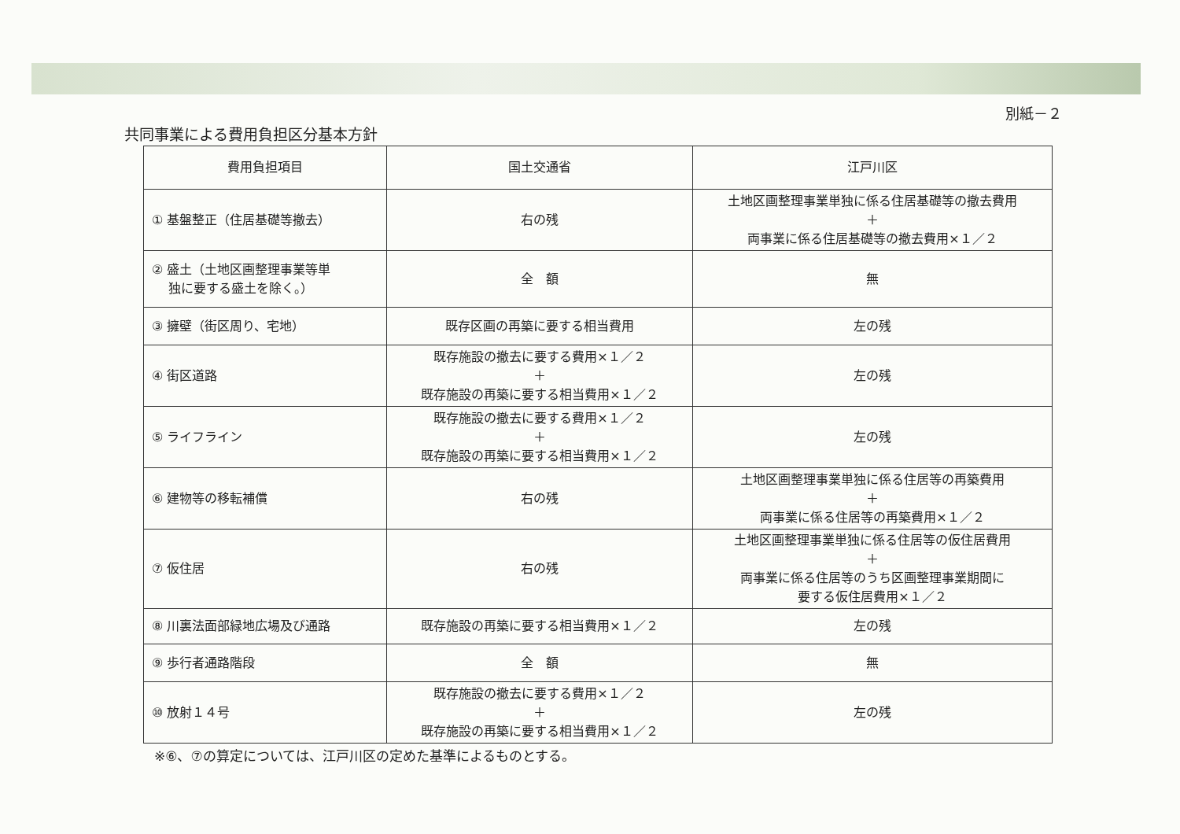別紙－２
共同事業による費用負担区分基本方針
| 費用負担項目 | 国土交通省 | 江戸川区 |
| --- | --- | --- |
| ① 基盤整正（住居基礎等撤去） | 右の残 | 土地区画整理事業単独に係る住居基礎等の撤去費用 ＋ 両事業に係る住居基礎等の撤去費用×１／２ |
| ② 盛土（土地区画整理事業等単 独に要する盛土を除く。） | 全 額 | 無 |
| ③ 擁壁（街区周り、宅地） | 既存区画の再築に要する相当費用 | 左の残 |
| ④ 街区道路 | 既存施設の撤去に要する費用×１／２ ＋ 既存施設の再築に要する相当費用×１／２ | 左の残 |
| ⑤ ライフライン | 既存施設の撤去に要する費用×１／２ ＋ 既存施設の再築に要する相当費用×１／２ | 左の残 |
| ⑥ 建物等の移転補償 | 右の残 | 土地区画整理事業単独に係る住居等の再築費用 ＋ 両事業に係る住居等の再築費用×１／２ |
| ⑦ 仮住居 | 右の残 | 土地区画整理事業単独に係る住居等の仮住居費用 ＋ 両事業に係る住居等のうち区画整理事業期間に 要する仮住居費用×１／２ |
| ⑧ 川裏法面部緑地広場及び通路 | 既存施設の再築に要する相当費用×１／２ | 左の残 |
| ⑨ 歩行者通路階段 | 全 額 | 無 |
| ⑩ 放射１４号 | 既存施設の撤去に要する費用×１／２ ＋ 既存施設の再築に要する相当費用×１／２ | 左の残 |
※⑥、⑦の算定については、江戸川区の定めた基準によるものとする。